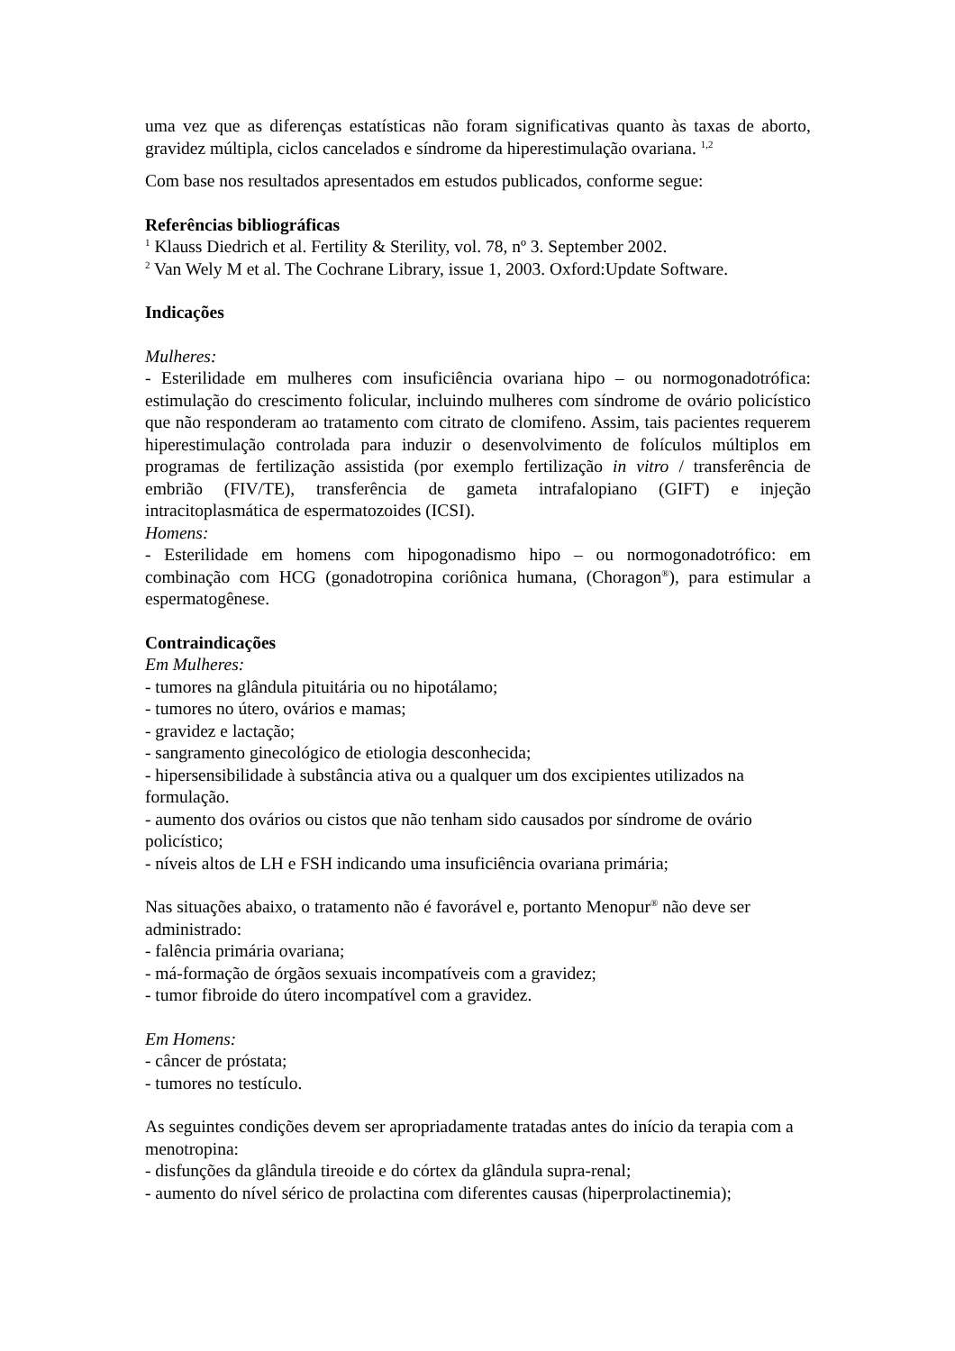uma vez que as diferenças estatísticas não foram significativas quanto às taxas de aborto, gravidez múltipla, ciclos cancelados e síndrome da hiperestimulação ovariana. <sup>1,2</sup>
Com base nos resultados apresentados em estudos publicados, conforme segue:
Referências bibliográficas
<sup>1</sup> Klauss Diedrich et al. Fertility & Sterility, vol. 78, nº 3. September 2002.
<sup>2</sup> Van Wely M et al. The Cochrane Library, issue 1, 2003. Oxford:Update Software.
Indicações
Mulheres:
- Esterilidade em mulheres com insuficiência ovariana hipo – ou normogonadotrófica: estimulação do crescimento folicular, incluindo mulheres com síndrome de ovário policístico que não responderam ao tratamento com citrato de clomifeno. Assim, tais pacientes requerem hiperestimulação controlada para induzir o desenvolvimento de folículos múltiplos em programas de fertilização assistida (por exemplo fertilização in vitro / transferência de embrião (FIV/TE), transferência de gameta intrafalopiano (GIFT) e injeção intracitoplasmática de espermatozoides (ICSI).
Homens:
- Esterilidade em homens com hipogonadismo hipo – ou normogonadotrófico: em combinação com HCG (gonadotropina coriônica humana, (Choragon<sup>®</sup>), para estimular a espermatogênese.
Contraindicações
Em Mulheres:
- tumores na glândula pituitária ou no hipotálamo;
- tumores no útero, ovários e mamas;
- gravidez e lactação;
- sangramento ginecológico de etiologia desconhecida;
- hipersensibilidade à substância ativa ou a qualquer um dos excipientes utilizados na formulação.
- aumento dos ovários ou cistos que não tenham sido causados por síndrome de ovário policístico;
- níveis altos de LH e FSH indicando uma insuficiência ovariana primária;
Nas situações abaixo, o tratamento não é favorável e, portanto Menopur<sup>®</sup> não deve ser administrado:
- falência primária ovariana;
- má-formação de órgãos sexuais incompatíveis com a gravidez;
- tumor fibroide do útero incompatível com a gravidez.
Em Homens:
- câncer de próstata;
- tumores no testículo.
As seguintes condições devem ser apropriadamente tratadas antes do início da terapia com a menotropina:
- disfunções da glândula tireoide e do córtex da glândula supra-renal;
- aumento do nível sérico de prolactina com diferentes causas (hiperprolactinemia);